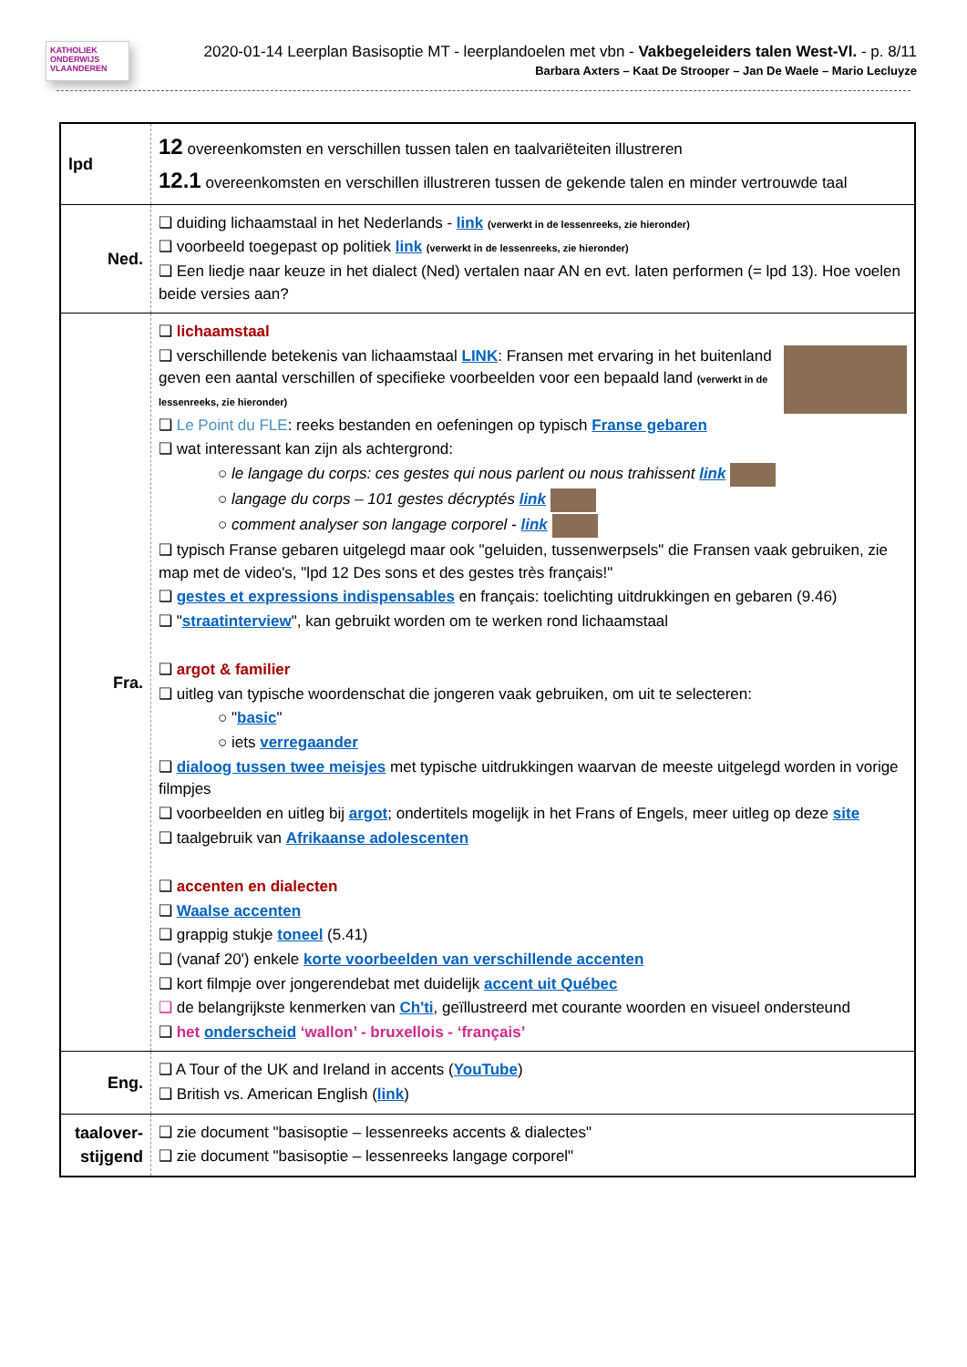KATHOLIEK ONDERWIJS VLAANDEREN
2020-01-14 Leerplan Basisoptie MT - leerplandoelen met vbn - Vakbegeleiders talen West-Vl. - p. 8/11
Barbara Axters – Kaat De Strooper – Jan De Waele – Mario Lecluyze
| lpd | 12 overeenkomsten en verschillen tussen talen en taalvariëteiten illustreren 12.1 overeenkomsten en verschillen illustreren tussen de gekende talen en minder vertrouwde taal |
| Ned. | ❑ duiding lichaamstaal in het Nederlands - link (verwerkt in de lessenreeks, zie hieronder) ❑ voorbeeld toegepast op politiek link (verwerkt in de lessenreeks, zie hieronder) ❑ Een liedje naar keuze in het dialect (Ned) vertalen naar AN en evt. laten performen (= lpd 13). Hoe voelen beide versies aan? |
| Fra. | ❑ lichaamstaal ❑ verschillende betekenis van lichaamstaal LINK : Fransen met ervaring in het buitenland geven een aantal verschillen of specifieke voorbeelden voor een bepaald land (verwerkt in de lessenreeks, zie hieronder) ❑ Le Point du FLE : reeks bestanden en oefeningen op typisch Franse gebaren ❑ wat interessant kan zijn als achtergrond: ○ le langage du corps: ces gestes qui nous parlent ou nous trahissent link ○ langage du corps – 101 gestes décryptés link ○ comment analyser son langage corporel - link ❑ typisch Franse gebaren uitgelegd maar ook "geluiden, tussenwerpsels" die Fransen vaak gebruiken, zie map met de video's, "lpd 12 Des sons et des gestes très français!" ❑ gestes et expressions indispensables en français: toelichting uitdrukkingen en gebaren (9.46) ❑ " straatinterview ", kan gebruikt worden om te werken rond lichaamstaal ❑ argot & familier ❑ uitleg van typische woordenschat die jongeren vaak gebruiken, om uit te selecteren: ○ " basic " ○ iets verregaander ❑ dialoog tussen twee meisjes met typische uitdrukkingen waarvan de meeste uitgelegd worden in vorige filmpjes ❑ voorbeelden en uitleg bij argot ; ondertitels mogelijk in het Frans of Engels, meer uitleg op deze site ❑ taalgebruik van Afrikaanse adolescenten ❑ accenten en dialecten ❑ Waalse accenten ❑ grappig stukje toneel (5.41) ❑ (vanaf 20') enkele korte voorbeelden van verschillende accenten ❑ kort filmpje over jongerendebat met duidelijk accent uit Québec ❑ de belangrijkste kenmerken van Ch'ti , geïllustreerd met courante woorden en visueel ondersteund ❑ het onderscheid ‘wallon’ - bruxellois - ‘français’ |
| Eng. | ❑ A Tour of the UK and Ireland in accents ( YouTube ) ❑ British vs. American English ( link ) |
| taalover- stijgend | ❑ zie document "basisoptie – lessenreeks accents & dialectes" ❑ zie document "basisoptie – lessenreeks langage corporel" |